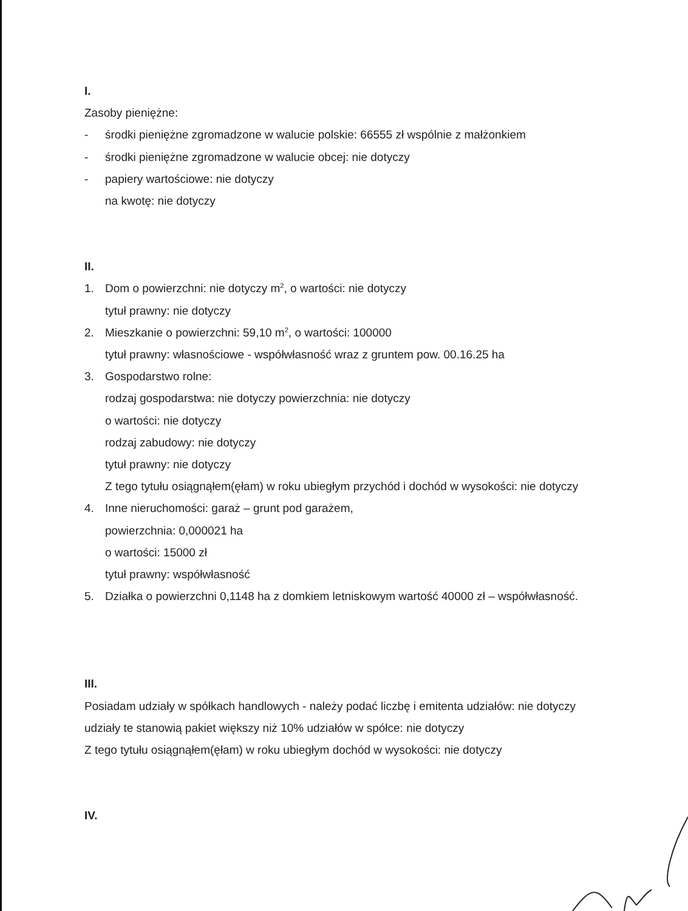I.
Zasoby pieniężne:
- środki pieniężne zgromadzone w walucie polskie: 66555 zł wspólnie z małżonkiem
- środki pieniężne zgromadzone w walucie obcej: nie dotyczy
- papiery wartościowe: nie dotyczy
na kwotę: nie dotyczy
II.
1. Dom o powierzchni: nie dotyczy m<sup>2</sup>, o wartości: nie dotyczy
tytuł prawny: nie dotyczy
2. Mieszkanie o powierzchni: 59,10 m<sup>2</sup>, o wartości: 100000
tytuł prawny: własnościowe - współwłasność wraz z gruntem pow. 00.16.25 ha
3. Gospodarstwo rolne:
rodzaj gospodarstwa: nie dotyczy powierzchnia: nie dotyczy
o wartości: nie dotyczy
rodzaj zabudowy: nie dotyczy
tytuł prawny: nie dotyczy
Z tego tytułu osiągnąłem(ęłam) w roku ubiegłym przychód i dochód w wysokości: nie dotyczy
4. Inne nieruchomości: garaż – grunt pod garażem,
powierzchnia: 0,000021 ha
o wartości: 15000 zł
tytuł prawny: współwłasność
5. Działka o powierzchni 0,1148 ha z domkiem letniskowym wartość 40000 zł – współwłasność.
III.
Posiadam udziały w spółkach handlowych - należy podać liczbę i emitenta udziałów: nie dotyczy
udziały te stanowią pakiet większy niż 10% udziałów w spółce: nie dotyczy
Z tego tytułu osiągnąłem(ęłam) w roku ubiegłym dochód w wysokości: nie dotyczy
IV.